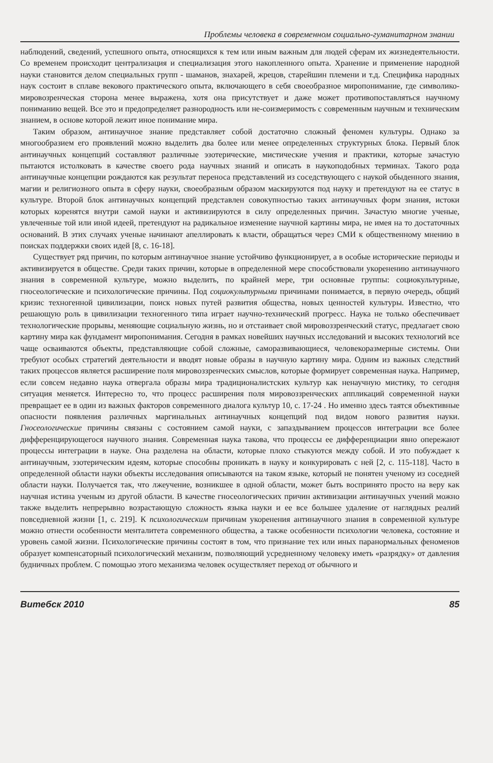Проблемы человека в современном социально-гуманитарном знании
наблюдений, сведений, успешного опыта, относящихся к тем или иным важным для людей сферам их жизнедеятельности. Со временем происходит централизация и специализация этого накопленного опыта. Хранение и применение народной науки становится делом специальных групп - шаманов, знахарей, жрецов, старейшин племени и т.д. Специфика народных наук состоит в сплаве векового практического опыта, включающего в себя своеобразное миропонимание, где символико-мировозренческая сторона менее выражена, хотя она присутствует и даже может противопоставляться научному пониманию вещей. Все это и предопределяет разнородность или не-соизмеримость с современным научным и техническим знанием, в основе которой лежит иное понимание мира.
Таким образом, антинаучное знание представляет собой достаточно сложный феномен культуры. Однако за многообразием его проявлений можно выделить два более или менее определенных структурных блока. Первый блок антинаучных концепций составляют различные эзотерические, мистические учения и практики, которые зачастую пытаются истолковать в качестве своего рода научных знаний и описать в наукоподобных терминах. Такого рода антинаучные концепции рождаются как результат переноса представлений из соседствующего с наукой обыденного знания, магии и религиозного опыта в сферу науки, своеобразным образом маскируются под науку и претендуют на ее статус в культуре. Второй блок антинаучных концепций представлен совокупностью таких антинаучных форм знания, истоки которых коренятся внутри самой науки и активизируются в силу определенных причин. Зачастую многие ученые, увлеченные той или иной идеей, претендуют на радикальное изменение научной картины мира, не имея на то достаточных оснований. В этих случаях ученые начинают апеллировать к власти, обращаться через СМИ к общественному мнению в поисках поддержки своих идей [8, с. 16-18].
Существует ряд причин, по которым антинаучное знание устойчиво функционирует, а в особые исторические периоды и активизируется в обществе. Среди таких причин, которые в определенной мере способствовали укоренению антинаучного знания в современной культуре, можно выделить, по крайней мере, три основные группы: социокультурные, гносеологические и психологические причины. Под социокультурными причинами понимается, в первую очередь, общий кризис техногенной цивилизации, поиск новых путей развития общества, новых ценностей культуры. Известно, что решающую роль в цивилизации техногенного типа играет научно-технический прогресс. Наука не только обеспечивает технологические прорывы, меняющие социальную жизнь, но и отстаивает свой мировоззренческий статус, предлагает свою картину мира как фундамент миропонимания. Сегодня в рамках новейших научных исследований и высоких технологий все чаще осваиваются объекты, представляющие собой сложные, саморазвивающиеся, человекоразмерные системы. Они требуют особых стратегий деятельности и вводят новые образы в научную картину мира. Одним из важных следствий таких процессов является расширение поля мировоззренческих смыслов, которые формирует современная наука. Например, если совсем недавно наука отвергала образы мира традиционалистских культур как ненаучную мистику, то сегодня ситуация меняется. Интересно то, что процесс расширения поля мировоззренческих аппликаций современной науки превращает ее в один из важных факторов современного диалога культур 10, с. 17-24 . Но именно здесь таятся объективные опасности появления различных маргинальных антинаучных концепций под видом нового развития науки. Гносеологические причины связаны с состоянием самой науки, с запаздыванием процессов интеграции все более дифференцирующегося научного знания. Современная наука такова, что процессы ее дифференциации явно опережают процессы интеграции в науке. Она разделена на области, которые плохо стыкуются между собой. И это побуждает к антинаучным, эзотерическим идеям, которые способны проникать в науку и конкурировать с ней [2, с. 115-118]. Часто в определенной области науки объекты исследования описываются на таком языке, который не понятен ученому из соседней области науки. Получается так, что лжеучение, возникшее в одной области, может быть воспринято просто на веру как научная истина ученым из другой области. В качестве гносеологических причин активизации антинаучных учений можно также выделить непрерывно возрастающую сложность языка науки и ее все большее удаление от наглядных реалий повседневной жизни [1, с. 219]. К психологическим причинам укоренения антинаучного знания в современной культуре можно отнести особенности менталитета современного общества, а также особенности психологии человека, состояние и уровень самой жизни. Психологические причины состоят в том, что признание тех или иных паранормальных феноменов образует компенсаторный психологический механизм, позволяющий усредненному человеку иметь «разрядку» от давления будничных проблем. С помощью этого механизма человек осуществляет переход от обычного и
Витебск 2010 85